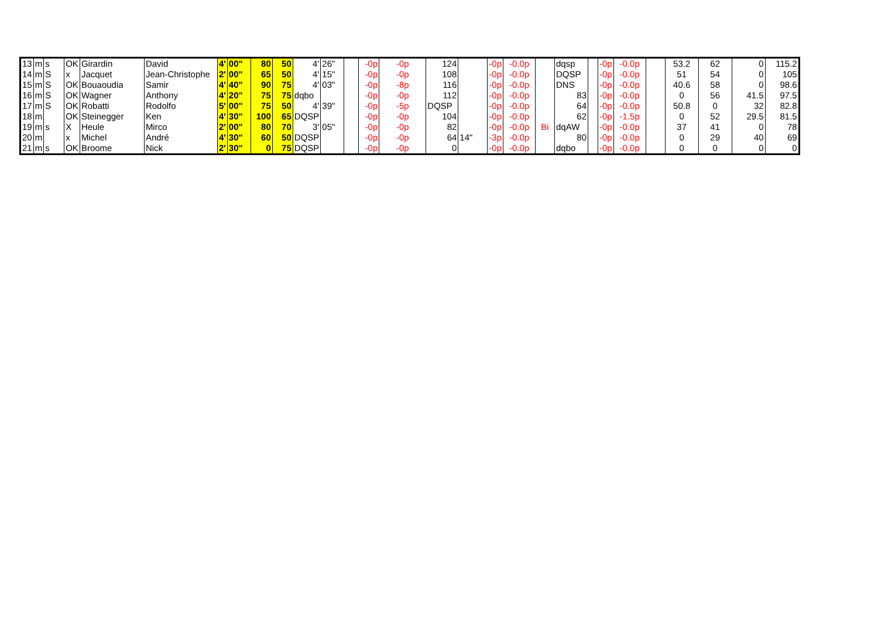| 13 | m | s | OK | Girardin | David | 4' | 00" | 80 | 50 | 4' | 26" | | -0p | -0p | 124 | | -0p | -0.0p | | dqsp | | -0p | -0.0p | | 53.2 | 62 | 0 | 115.2 |
| 14 | m | S | x | Jacquet | Jean-Christophe | 2' | 00" | 65 | 50 | 4' | 15" | | -0p | -0p | 108 | | -0p | -0.0p | | DQSP | | -0p | -0.0p | | 51 | 54 | 0 | 105 |
| 15 | m | S | OK | Bouaoudia | Samir | 4' | 40" | 90 | 75 | 4' | 03" | | -0p | -8p | 116 | | -0p | -0.0p | | DNS | | -0p | -0.0p | | 40.6 | 58 | 0 | 98.6 |
| 16 | m | S | OK | Wagner | Anthony | 4' | 20" | 75 | 75 | dqbo | | | -0p | -0p | 112 | | -0p | -0.0p | | 83 | | -0p | -0.0p | | 0 | 56 | 41.5 | 97.5 |
| 17 | m | S | OK | Robatti | Rodolfo | 5' | 00" | 75 | 50 | 4' | 39" | | -0p | -5p | DQSP | | -0p | -0.0p | | 64 | | -0p | -0.0p | | 50.8 | 0 | 32 | 82.8 |
| 18 | m | | OK | Steinegger | Ken | 4' | 30" | 100 | 65 | DQSP | | | -0p | -0p | 104 | | -0p | -0.0p | | 62 | | -0p | -1.5p | | 0 | 52 | 29.5 | 81.5 |
| 19 | m | s | X | Heule | Mirco | 2' | 00" | 80 | 70 | 3' | 05" | | -0p | -0p | 82 | | -0p | -0.0p | Bi | dqAW | | -0p | -0.0p | | 37 | 41 | 0 | 78 |
| 20 | m | | x | Michel | André | 4' | 30" | 60 | 50 | DQSP | | | -0p | -0p | 64 | 14" | -3p | -0.0p | | 80 | | -0p | -0.0p | | 0 | 29 | 40 | 69 |
| 21 | m | s | OK | Broome | Nick | 2' | 30" | 0 | 75 | DQSP | | | -0p | -0p | 0 | | -0p | -0.0p | | dqbo | | -0p | -0.0p | | 0 | 0 | 0 | 0 |